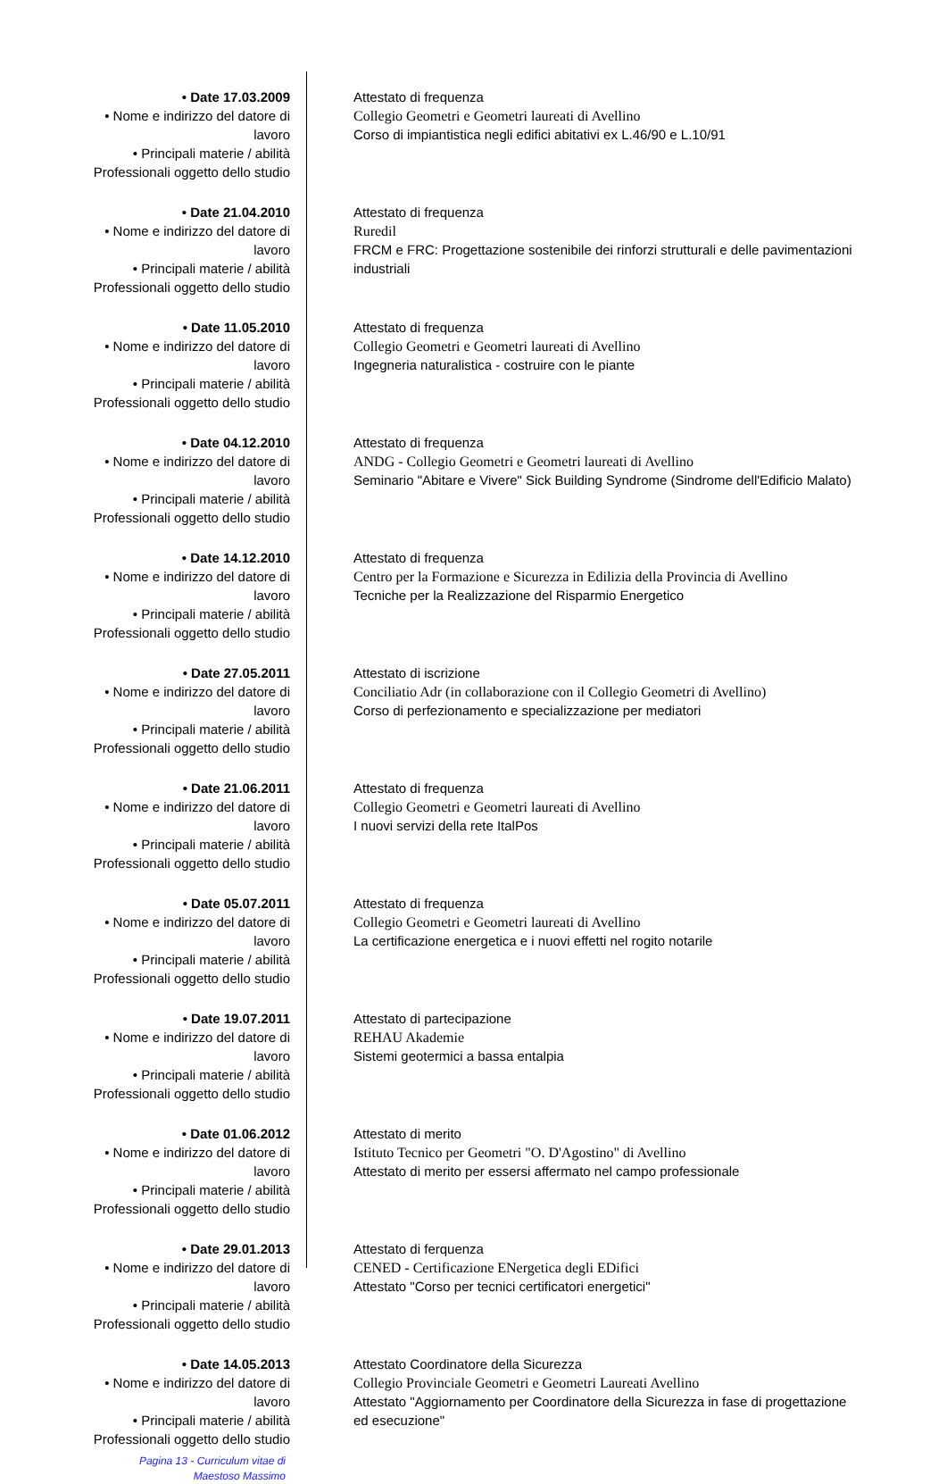• Date 17.03.2009
• Nome e indirizzo del datore di lavoro
• Principali materie / abilità
Professionali oggetto dello studio
Attestato di frequenza
Collegio Geometri e Geometri laureati di Avellino
Corso di impiantistica negli edifici abitativi ex L.46/90 e L.10/91
• Date 21.04.2010
• Nome e indirizzo del datore di lavoro
• Principali materie / abilità
Professionali oggetto dello studio
Attestato di frequenza
Ruredil
FRCM e FRC: Progettazione sostenibile dei rinforzi strutturali e delle pavimentazioni industriali
• Date 11.05.2010
• Nome e indirizzo del datore di lavoro
• Principali materie / abilità
Professionali oggetto dello studio
Attestato di frequenza
Collegio Geometri e Geometri laureati di Avellino
Ingegneria naturalistica - costruire con le piante
• Date 04.12.2010
• Nome e indirizzo del datore di lavoro
• Principali materie / abilità
Professionali oggetto dello studio
Attestato di frequenza
ANDG - Collegio Geometri e Geometri laureati di Avellino
Seminario "Abitare e Vivere" Sick Building Syndrome (Sindrome dell'Edificio Malato)
• Date 14.12.2010
• Nome e indirizzo del datore di lavoro
• Principali materie / abilità
Professionali oggetto dello studio
Attestato di frequenza
Centro per la Formazione e Sicurezza in Edilizia della Provincia di Avellino
Tecniche per la Realizzazione del Risparmio Energetico
• Date 27.05.2011
• Nome e indirizzo del datore di lavoro
• Principali materie / abilità
Professionali oggetto dello studio
Attestato di iscrizione
Conciliatio Adr (in collaborazione con il Collegio Geometri di Avellino)
Corso di perfezionamento e specializzazione per mediatori
• Date 21.06.2011
• Nome e indirizzo del datore di lavoro
• Principali materie / abilità
Professionali oggetto dello studio
Attestato di frequenza
Collegio Geometri e Geometri laureati di Avellino
I nuovi servizi della rete ItalPos
• Date 05.07.2011
• Nome e indirizzo del datore di lavoro
• Principali materie / abilità
Professionali oggetto dello studio
Attestato di frequenza
Collegio Geometri e Geometri laureati di Avellino
La certificazione energetica e i nuovi effetti nel rogito notarile
• Date 19.07.2011
• Nome e indirizzo del datore di lavoro
• Principali materie / abilità
Professionali oggetto dello studio
Attestato di partecipazione
REHAU Akademie
Sistemi geotermici a bassa entalpia
• Date 01.06.2012
• Nome e indirizzo del datore di lavoro
• Principali materie / abilità
Professionali oggetto dello studio
Attestato di merito
Istituto Tecnico per Geometri "O. D'Agostino" di Avellino
Attestato di merito per essersi affermato nel campo professionale
• Date 29.01.2013
• Nome e indirizzo del datore di lavoro
• Principali materie / abilità
Professionali oggetto dello studio
Attestato di ferquenza
CENED - Certificazione ENergetica degli EDifici
Attestato "Corso per tecnici certificatori energetici"
• Date 14.05.2013
• Nome e indirizzo del datore di lavoro
• Principali materie / abilità
Professionali oggetto dello studio
Attestato Coordinatore della Sicurezza
Collegio Provinciale Geometri e Geometri Laureati Avellino
Attestato "Aggiornamento per Coordinatore della Sicurezza in fase di progettazione ed esecuzione"
Pagina 13 - Curriculum vitae di
Maestoso Massimo